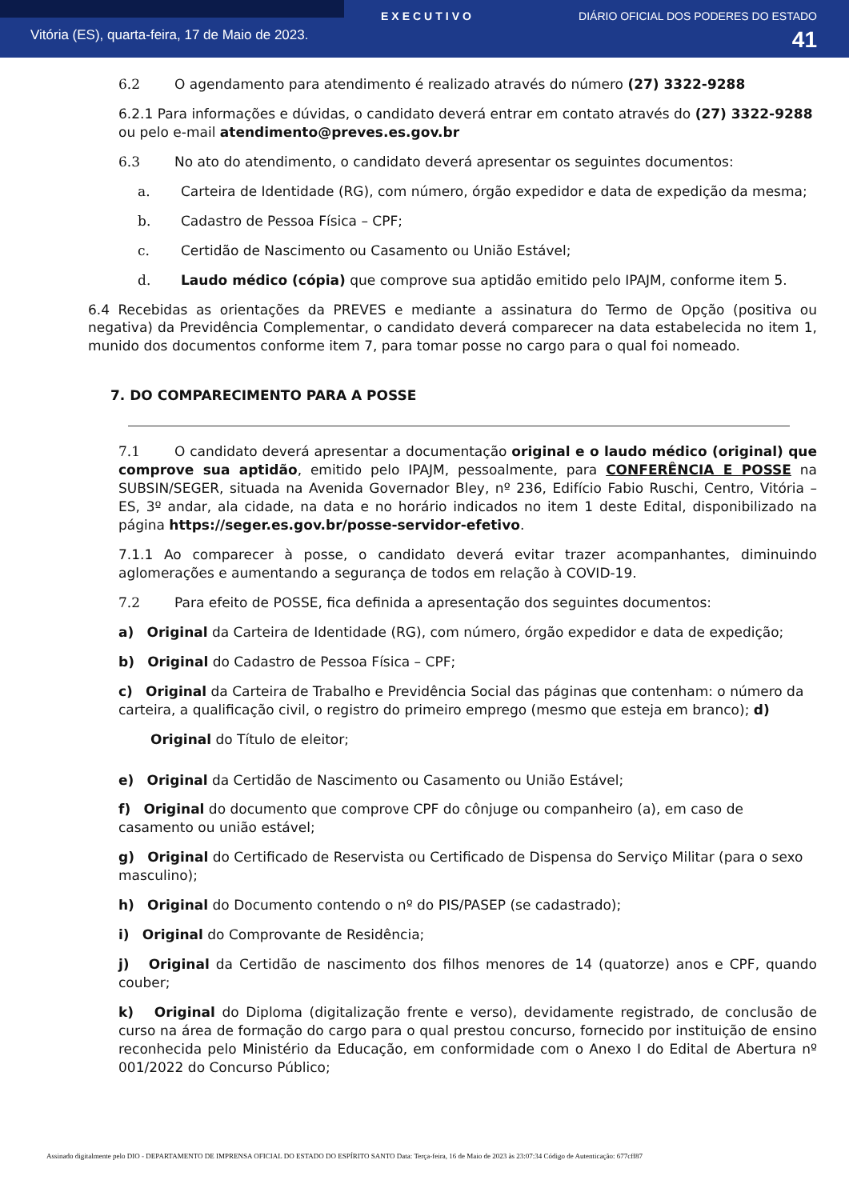EXECUTIVO DIÁRIO OFICIAL DOS PODERES DO ESTADO
Vitória (ES), quarta-feira, 17 de Maio de 2023. 41
6.2 O agendamento para atendimento é realizado através do número (27) 3322-9288
6.2.1 Para informações e dúvidas, o candidato deverá entrar em contato através do (27) 3322-9288 ou pelo e-mail atendimento@preves.es.gov.br
6.3 No ato do atendimento, o candidato deverá apresentar os seguintes documentos:
a. Carteira de Identidade (RG), com número, órgão expedidor e data de expedição da mesma;
b. Cadastro de Pessoa Física – CPF;
c. Certidão de Nascimento ou Casamento ou União Estável;
d. Laudo médico (cópia) que comprove sua aptidão emitido pelo IPAJM, conforme item 5.
6.4 Recebidas as orientações da PREVES e mediante a assinatura do Termo de Opção (positiva ou negativa) da Previdência Complementar, o candidato deverá comparecer na data estabelecida no item 1, munido dos documentos conforme item 7, para tomar posse no cargo para o qual foi nomeado.
7. DO COMPARECIMENTO PARA A POSSE
7.1 O candidato deverá apresentar a documentação original e o laudo médico (original) que comprove sua aptidão, emitido pelo IPAJM, pessoalmente, para CONFERÊNCIA E POSSE na SUBSIN/SEGER, situada na Avenida Governador Bley, nº 236, Edifício Fabio Ruschi, Centro, Vitória – ES, 3º andar, ala cidade, na data e no horário indicados no item 1 deste Edital, disponibilizado na página https://seger.es.gov.br/posse-servidor-efetivo.
7.1.1 Ao comparecer à posse, o candidato deverá evitar trazer acompanhantes, diminuindo aglomerações e aumentando a segurança de todos em relação à COVID-19.
7.2 Para efeito de POSSE, fica definida a apresentação dos seguintes documentos:
a) Original da Carteira de Identidade (RG), com número, órgão expedidor e data de expedição;
b) Original do Cadastro de Pessoa Física – CPF;
c) Original da Carteira de Trabalho e Previdência Social das páginas que contenham: o número da carteira, a qualificação civil, o registro do primeiro emprego (mesmo que esteja em branco); d)
Original do Título de eleitor;
e) Original da Certidão de Nascimento ou Casamento ou União Estável;
f) Original do documento que comprove CPF do cônjuge ou companheiro (a), em caso de casamento ou união estável;
g) Original do Certificado de Reservista ou Certificado de Dispensa do Serviço Militar (para o sexo masculino);
h) Original do Documento contendo o nº do PIS/PASEP (se cadastrado);
i) Original do Comprovante de Residência;
j) Original da Certidão de nascimento dos filhos menores de 14 (quatorze) anos e CPF, quando couber;
k) Original do Diploma (digitalização frente e verso), devidamente registrado, de conclusão de curso na área de formação do cargo para o qual prestou concurso, fornecido por instituição de ensino reconhecida pelo Ministério da Educação, em conformidade com o Anexo I do Edital de Abertura nº 001/2022 do Concurso Público;
Assinado digitalmente pelo DIO - DEPARTAMENTO DE IMPRENSA OFICIAL DO ESTADO DO ESPÍRITO SANTO Data: Terça-feira, 16 de Maio de 2023 às 23:07:34 Código de Autenticação: 677cff87